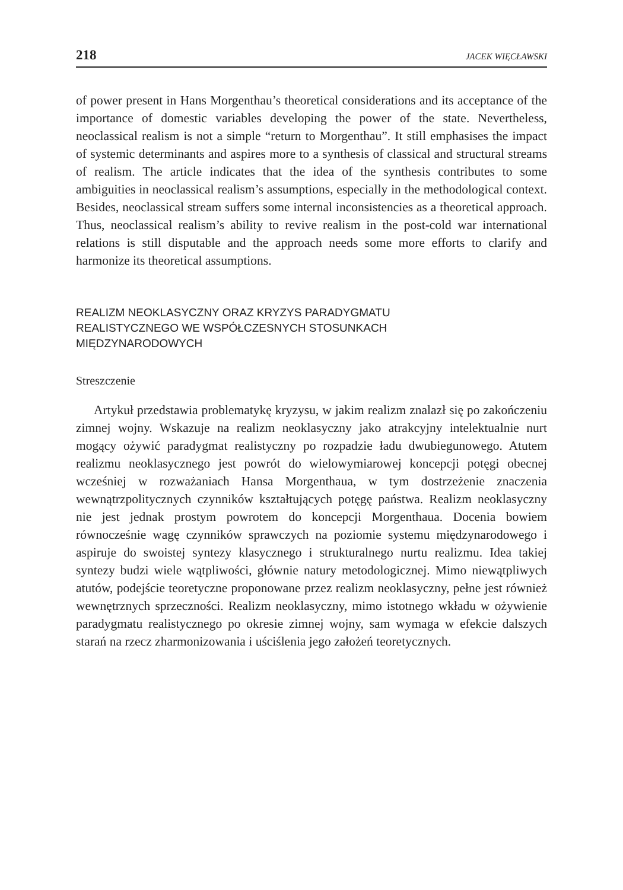218 JACEK WIĘCŁAWSKI
of power present in Hans Morgenthau’s theoretical considerations and its acceptance of the importance of domestic variables developing the power of the state. Nevertheless, neoclassical realism is not a simple “return to Morgenthau”. It still emphasises the impact of systemic determinants and aspires more to a synthesis of classical and structural streams of realism. The article indicates that the idea of the synthesis contributes to some ambiguities in neoclassical realism’s assumptions, especially in the methodological context. Besides, neoclassical stream suffers some internal inconsistencies as a theoretical approach. Thus, neoclassical realism’s ability to revive realism in the post-cold war international relations is still disputable and the approach needs some more efforts to clarify and harmonize its theoretical assumptions.
REALIZM NEOKLASYCZNY ORAZ KRYZYS PARADYGMATU
REALISTYCZNEGO WE WSPÓŁCZESNYCH STOSUNKACH
MIĘDZYNARODOWYCH
Streszczenie
Artykuł przedstawia problematykę kryzysu, w jakim realizm znalazł się po zakończeniu zimnej wojny. Wskazuje na realizm neoklasyczny jako atrakcyjny intelektualnie nurt mogący ożywić paradygmat realistyczny po rozpadzie ładu dwubiegunowego. Atutem realizmu neoklasycznego jest powrót do wielowymiarowej koncepcji potęgi obecnej wcześniej w rozważaniach Hansa Morgenthaua, w tym dostrzeżenie znaczenia wewnątrzpolitycznych czynników kształtujących potęgę państwa. Realizm neoklasyczny nie jest jednak prostym powrotem do koncepcji Morgenthaua. Docenia bowiem równocześnie wagę czynników sprawczych na poziomie systemu międzynarodowego i aspiruje do swoistej syntezy klasycznego i strukturalnego nurtu realizmu. Idea takiej syntezy budzi wiele wątpliwości, głównie natury metodologicznej. Mimo niewątpliwych atutów, podejście teoretyczne proponowane przez realizm neoklasyczny, pełne jest również wewnętrznych sprzeczności. Realizm neoklasyczny, mimo istotnego wkładu w ożywienie paradygmatu realistycznego po okresie zimnej wojny, sam wymaga w efekcie dalszych starań na rzecz zharmonizowania i uściślenia jego założeń teoretycznych.